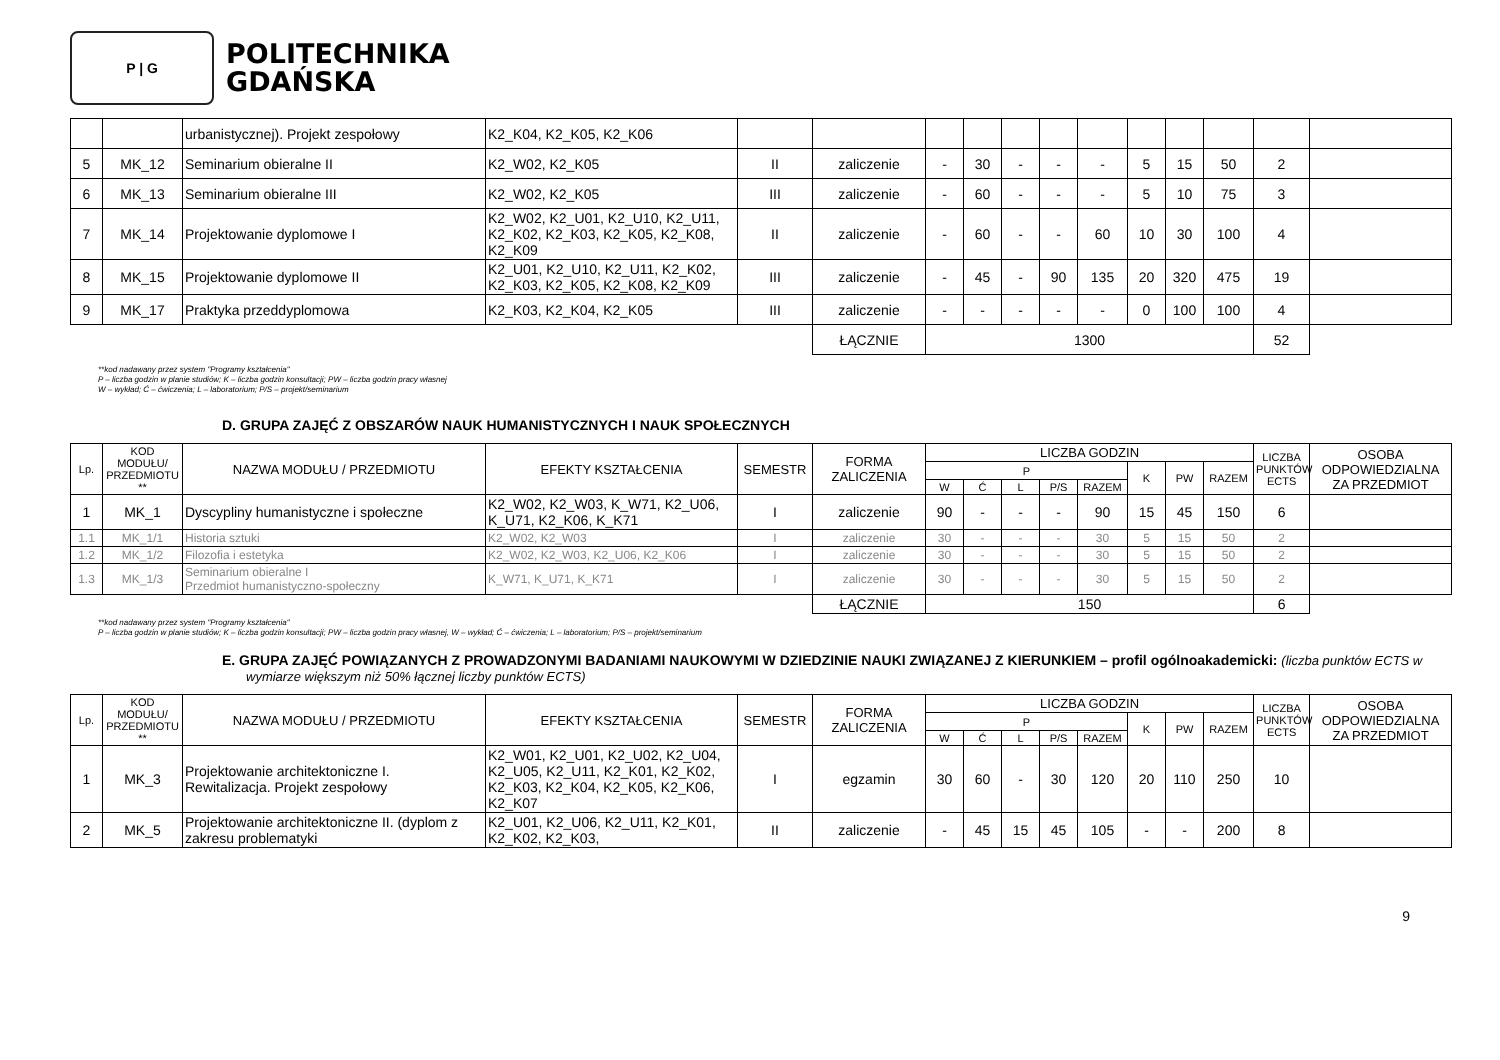P | G
POLITECHNIKA
GDAŃSKA
| | | urbanistycznej). Projekt zespołowy | K2_K04, K2_K05, K2_K06 | | | | | | | | | | | | |
| 5 | MK_12 | Seminarium obieralne II | K2_W02, K2_K05 | II | zaliczenie | - | 30 | - | - | - | 5 | 15 | 50 | 2 | |
| 6 | MK_13 | Seminarium obieralne III | K2_W02, K2_K05 | III | zaliczenie | - | 60 | - | - | - | 5 | 10 | 75 | 3 | |
| 7 | MK_14 | Projektowanie dyplomowe I | K2_W02, K2_U01, K2_U10, K2_U11, K2_K02, K2_K03, K2_K05, K2_K08, K2_K09 | II | zaliczenie | - | 60 | - | - | 60 | 10 | 30 | 100 | 4 | |
| 8 | MK_15 | Projektowanie dyplomowe II | K2_U01, K2_U10, K2_U11, K2_K02, K2_K03, K2_K05, K2_K08, K2_K09 | III | zaliczenie | - | 45 | - | 90 | 135 | 20 | 320 | 475 | 19 | |
| 9 | MK_17 | Praktyka przeddyplomowa | K2_K03, K2_K04, K2_K05 | III | zaliczenie | - | - | - | - | - | 0 | 100 | 100 | 4 | |
| | | | | | ŁĄCZNIE | 1300 | | | | | | | | 52 | |
**kod nadawany przez system "Programy kształcenia"
P – liczba godzin w planie studiów; K – liczba godzin konsultacji; PW – liczba godzin pracy własnej
W – wykład; Ć – ćwiczenia; L – laboratorium; P/S – projekt/seminarium
D. GRUPA ZAJĘĆ Z OBSZARÓW NAUK HUMANISTYCZNYCH I NAUK SPOŁECZNYCH
| Lp. | KOD MODUŁU/ PRZEDMIOTU ** | NAZWA MODUŁU / PRZEDMIOTU | EFEKTY KSZTAŁCENIA | SEMESTR | FORMA ZALICZENIA | LICZBA GODZIN | | | | | | | | LICZBA PUNKTÓW ECTS | OSOBA ODPOWIEDZIALNA ZA PRZEDMIOT |
| --- | --- | --- | --- | --- | --- | --- | --- | --- | --- | --- | --- | --- | --- | --- | --- |
| | | | | | | P | | | | | K | PW | RAZEM | | |
| | | | | | | W | Ć | L | P/S | RAZEM | | | | | |
| 1 | MK_1 | Dyscypliny humanistyczne i społeczne | K2_W02, K2_W03, K_W71, K2_U06, K_U71, K2_K06, K_K71 | I | zaliczenie | 90 | - | - | - | 90 | 15 | 45 | 150 | 6 | |
| 1.1 | MK_1/1 | Historia sztuki | K2_W02, K2_W03 | I | zaliczenie | 30 | - | - | - | 30 | 5 | 15 | 50 | 2 | |
| 1.2 | MK_1/2 | Filozofia i estetyka | K2_W02, K2_W03, K2_U06, K2_K06 | I | zaliczenie | 30 | - | - | - | 30 | 5 | 15 | 50 | 2 | |
| 1.3 | MK_1/3 | Seminarium obieralne I Przedmiot humanistyczno-społeczny | K_W71, K_U71, K_K71 | I | zaliczenie | 30 | - | - | - | 30 | 5 | 15 | 50 | 2 | |
| | | | | | ŁĄCZNIE | 150 | | | | | | | | 6 | |
**kod nadawany przez system "Programy kształcenia"
P – liczba godzin w planie studiów; K – liczba godzin konsultacji; PW – liczba godzin pracy własnej, W – wykład; Ć – ćwiczenia; L – laboratorium; P/S – projekt/seminarium
E. GRUPA ZAJĘĆ POWIĄZANYCH Z PROWADZONYMI BADANIAMI NAUKOWYMI W DZIEDZINIE NAUKI ZWIĄZANEJ Z KIERUNKIEM – profil ogólnoakademicki: (liczba punktów ECTS w wymiarze większym niż 50% łącznej liczby punktów ECTS)
| Lp. | KOD MODUŁU/ PRZEDMIOTU ** | NAZWA MODUŁU / PRZEDMIOTU | EFEKTY KSZTAŁCENIA | SEMESTR | FORMA ZALICZENIA | LICZBA GODZIN | | | | | | | | LICZBA PUNKTÓW ECTS | OSOBA ODPOWIEDZIALNA ZA PRZEDMIOT |
| --- | --- | --- | --- | --- | --- | --- | --- | --- | --- | --- | --- | --- | --- | --- | --- |
| | | | | | | P | | | | | K | PW | RAZEM | | |
| | | | | | | W | Ć | L | P/S | RAZEM | | | | | |
| 1 | MK_3 | Projektowanie architektoniczne I. Rewitalizacja. Projekt zespołowy | K2_W01, K2_U01, K2_U02, K2_U04, K2_U05, K2_U11, K2_K01, K2_K02, K2_K03, K2_K04, K2_K05, K2_K06, K2_K07 | I | egzamin | 30 | 60 | - | 30 | 120 | 20 | 110 | 250 | 10 | |
| 2 | MK_5 | Projektowanie architektoniczne II. (dyplom z zakresu problematyki | K2_U01, K2_U06, K2_U11, K2_K01, K2_K02, K2_K03, | II | zaliczenie | - | 45 | 15 | 45 | 105 | - | - | 200 | 8 | |
9